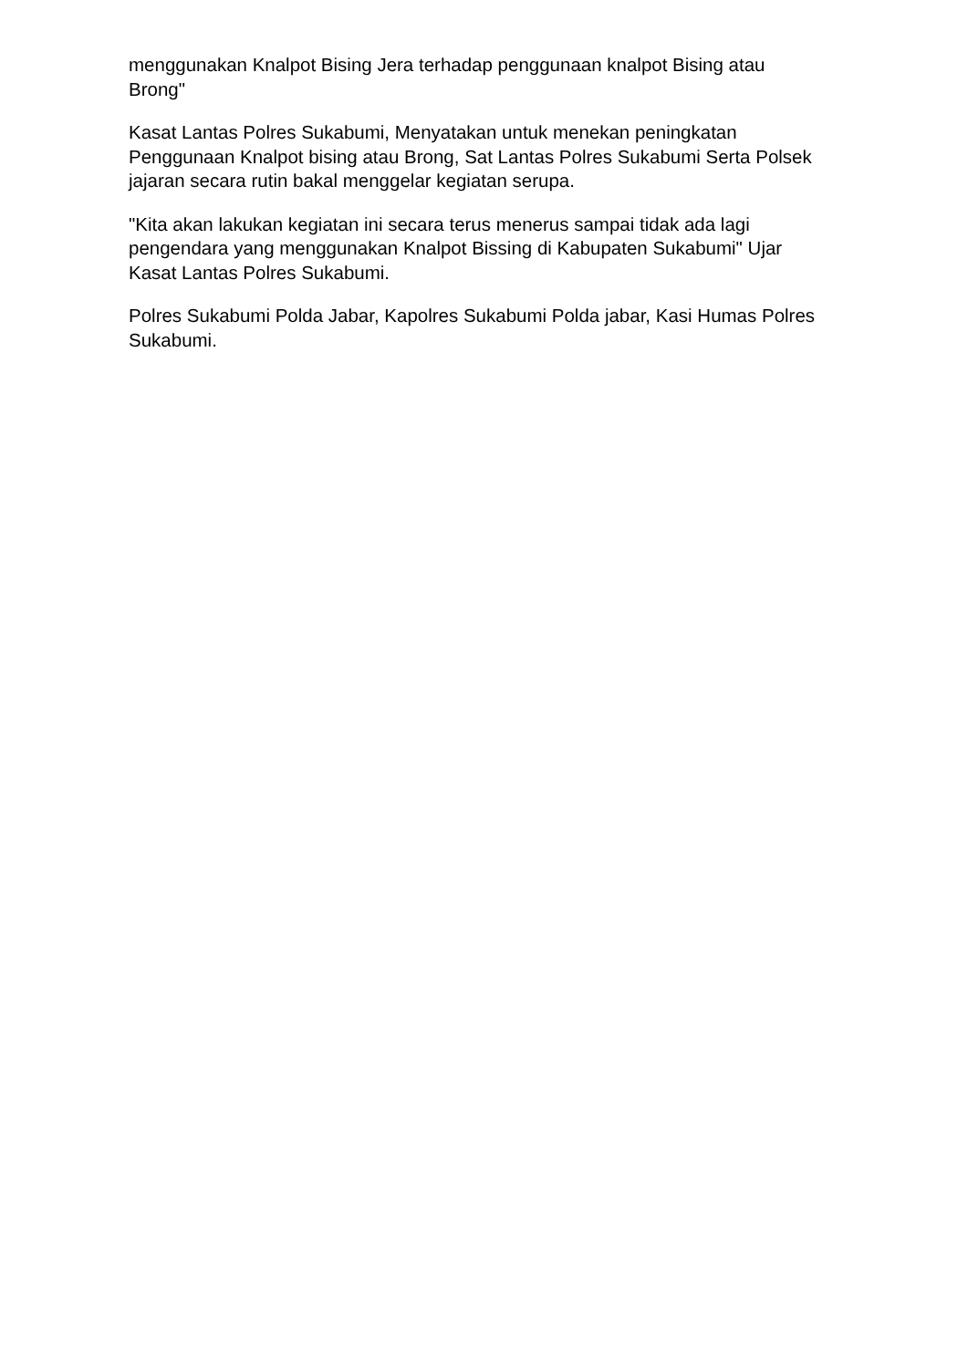menggunakan Knalpot Bising Jera terhadap penggunaan knalpot Bising atau Brong"
Kasat Lantas Polres Sukabumi, Menyatakan untuk menekan peningkatan Penggunaan Knalpot bising atau Brong, Sat Lantas Polres Sukabumi Serta Polsek jajaran secara rutin bakal menggelar kegiatan serupa.
"Kita akan lakukan kegiatan ini secara terus menerus sampai tidak ada lagi pengendara yang menggunakan Knalpot Bissing di Kabupaten Sukabumi" Ujar Kasat Lantas Polres Sukabumi.
Polres Sukabumi Polda Jabar, Kapolres Sukabumi Polda jabar, Kasi Humas Polres Sukabumi.